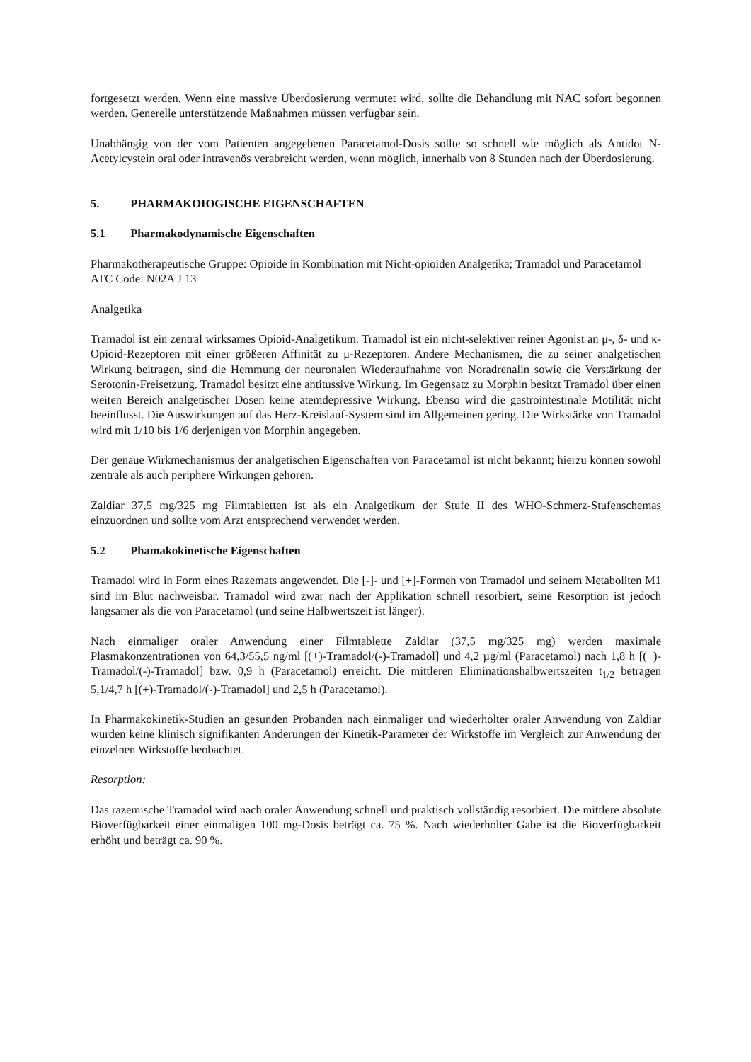fortgesetzt werden. Wenn eine massive Überdosierung vermutet wird, sollte die Behandlung mit NAC sofort begonnen werden. Generelle unterstützende Maßnahmen müssen verfügbar sein.
Unabhängig von der vom Patienten angegebenen Paracetamol-Dosis sollte so schnell wie möglich als Antidot N-Acetylcystein oral oder intravenös verabreicht werden, wenn möglich, innerhalb von 8 Stunden nach der Überdosierung.
5. PHARMAKOIOGISCHE EIGENSCHAFTEN
5.1 Pharmakodynamische Eigenschaften
Pharmakotherapeutische Gruppe: Opioide in Kombination mit Nicht-opioiden Analgetika; Tramadol und Paracetamol
ATC Code: N02A J 13
Analgetika
Tramadol ist ein zentral wirksames Opioid-Analgetikum. Tramadol ist ein nicht-selektiver reiner Agonist an μ-, δ- und κ-Opioid-Rezeptoren mit einer größeren Affinität zu μ-Rezeptoren. Andere Mechanismen, die zu seiner analgetischen Wirkung beitragen, sind die Hemmung der neuronalen Wiederaufnahme von Noradrenalin sowie die Verstärkung der Serotonin-Freisetzung. Tramadol besitzt eine antitussive Wirkung. Im Gegensatz zu Morphin besitzt Tramadol über einen weiten Bereich analgetischer Dosen keine atemdepressive Wirkung. Ebenso wird die gastrointestinale Motilität nicht beeinflusst. Die Auswirkungen auf das Herz-Kreislauf-System sind im Allgemeinen gering. Die Wirkstärke von Tramadol wird mit 1/10 bis 1/6 derjenigen von Morphin angegeben.
Der genaue Wirkmechanismus der analgetischen Eigenschaften von Paracetamol ist nicht bekannt; hierzu können sowohl zentrale als auch periphere Wirkungen gehören.
Zaldiar 37,5 mg/325 mg Filmtabletten ist als ein Analgetikum der Stufe II des WHO-Schmerz-Stufenschemas einzuordnen und sollte vom Arzt entsprechend verwendet werden.
5.2 Phamakokinetische Eigenschaften
Tramadol wird in Form eines Razemats angewendet. Die [-]- und [+]-Formen von Tramadol und seinem Metaboliten M1 sind im Blut nachweisbar. Tramadol wird zwar nach der Applikation schnell resorbiert, seine Resorption ist jedoch langsamer als die von Paracetamol (und seine Halbwertszeit ist länger).
Nach einmaliger oraler Anwendung einer Filmtablette Zaldiar (37,5 mg/325 mg) werden maximale Plasmakonzentrationen von 64,3/55,5 ng/ml [(+)-Tramadol/(-)-Tramadol] und 4,2 µg/ml (Paracetamol) nach 1,8 h [(+)-Tramadol/(-)-Tramadol] bzw. 0,9 h (Paracetamol) erreicht. Die mittleren Eliminationshalbwertszeiten t<sub>1/2</sub> betragen 5,1/4,7 h [(+)-Tramadol/(-)-Tramadol] und 2,5 h (Paracetamol).
In Pharmakokinetik-Studien an gesunden Probanden nach einmaliger und wiederholter oraler Anwendung von Zaldiar wurden keine klinisch signifikanten Änderungen der Kinetik-Parameter der Wirkstoffe im Vergleich zur Anwendung der einzelnen Wirkstoffe beobachtet.
Resorption:
Das razemische Tramadol wird nach oraler Anwendung schnell und praktisch vollständig resorbiert. Die mittlere absolute Bioverfügbarkeit einer einmaligen 100 mg-Dosis beträgt ca. 75 %. Nach wiederholter Gabe ist die Bioverfügbarkeit erhöht und beträgt ca. 90 %.